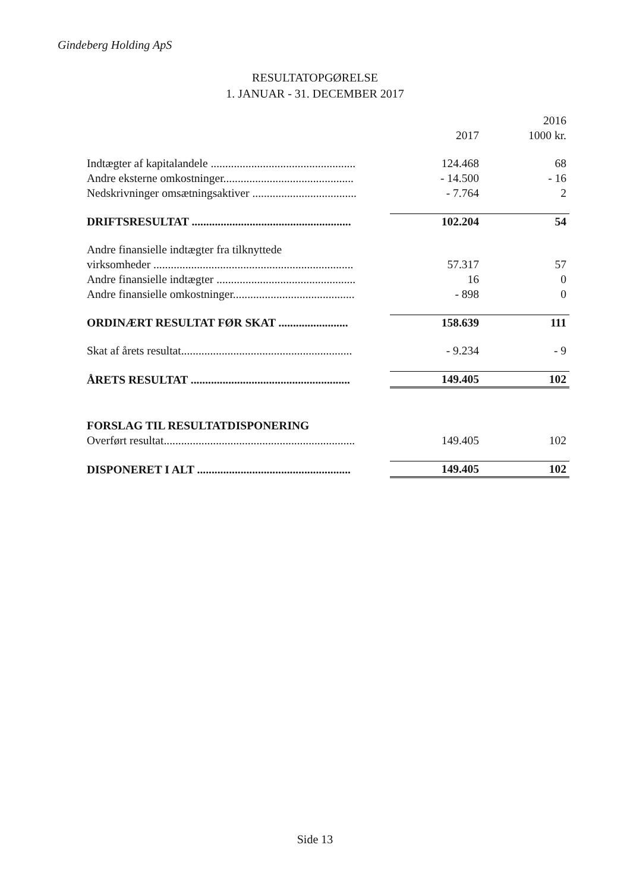Gindeberg Holding ApS
RESULTATOPGØRELSE
1. JANUAR - 31. DECEMBER 2017
| | 2017 | 2016 1000 kr. |
| --- | --- | --- |
| Indtægter af kapitalandele .................................................. | 124.468 | 68 |
| Andre eksterne omkostninger............................................. | - 14.500 | - 16 |
| Nedskrivninger omsætningsaktiver .................................... | - 7.764 | 2 |
| DRIFTSRESULTAT ....................................................... | 102.204 | 54 |
| Andre finansielle indtægter fra tilknyttede | | |
| virksomheder ..................................................................... | 57.317 | 57 |
| Andre finansielle indtægter ................................................ | 16 | 0 |
| Andre finansielle omkostninger.......................................... | - 898 | 0 |
| ORDINÆRT RESULTAT FØR SKAT ........................ | 158.639 | 111 |
| Skat af årets resultat........................................................... | - 9.234 | - 9 |
| ÅRETS RESULTAT ....................................................... | 149.405 | 102 |
| FORSLAG TIL RESULTATDISPONERING | | |
| Overført resultat.................................................................. | 149.405 | 102 |
| DISPONERET I ALT ..................................................... | 149.405 | 102 |
Side 13